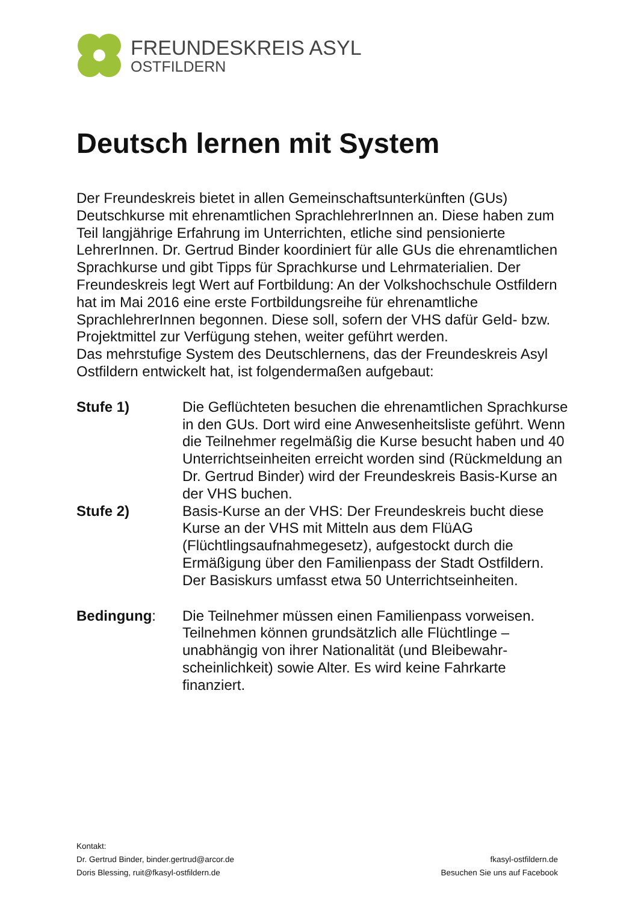FREUNDESKREIS ASYL
OSTFILDERN
Deutsch lernen mit System
Der Freundeskreis bietet in allen Gemeinschaftsunterkünften (GUs) Deutschkurse mit ehrenamtlichen SprachlehrerInnen an. Diese haben zum Teil langjährige Erfahrung im Unterrichten, etliche sind pensionierte LehrerInnen. Dr. Gertrud Binder koordiniert für alle GUs die ehrenamt­lichen Sprachkurse und gibt Tipps für Sprachkurse und Lehrmaterialien. Der Freundeskreis legt Wert auf Fortbildung: An der Volkshochschule Ostfildern hat im Mai 2016 eine erste Fortbildungsreihe für ehrenamtliche SprachlehrerInnen begonnen. Diese soll, sofern der VHS dafür Geld- bzw. Projektmittel zur Verfügung stehen, weiter geführt werden.
Das mehrstufige System des Deutschlernens, das der Freundeskreis Asyl Ostfildern entwickelt hat, ist folgendermaßen aufgebaut:
Stufe 1) Die Geflüchteten besuchen die ehrenamtlichen Sprachkurse in den GUs. Dort wird eine Anwesenheits­liste geführt. Wenn die Teilnehmer regelmäßig die Kurse besucht haben und 40 Unterrichtseinheiten erreicht worden sind (Rückmeldung an Dr. Gertrud Binder) wird der Freundeskreis Basis-Kurse an der VHS buchen.
Stufe 2) Basis-Kurse an der VHS: Der Freundeskreis bucht diese Kurse an der VHS mit Mitteln aus dem FlüAG (Flüchtlingsaufnahmegesetz), aufgestockt durch die Ermäßigung über den Familienpass der Stadt Ostfildern. Der Basiskurs umfasst etwa 50 Unterrichtseinheiten.
Bedingung: Die Teilnehmer müssen einen Familienpass vorweisen. Teilnehmen können grundsätzlich alle Flüchtlinge – unabhängig von ihrer Nationalität (und Bleibewahr­scheinlichkeit) sowie Alter. Es wird keine Fahrkarte finanziert.
Kontakt:
Dr. Gertrud Binder, binder.gertrud@arcor.de
Doris Blessing, ruit@fkasyl-ostfildern.de
fkasyl-ostfildern.de
Besuchen Sie uns auf Facebook